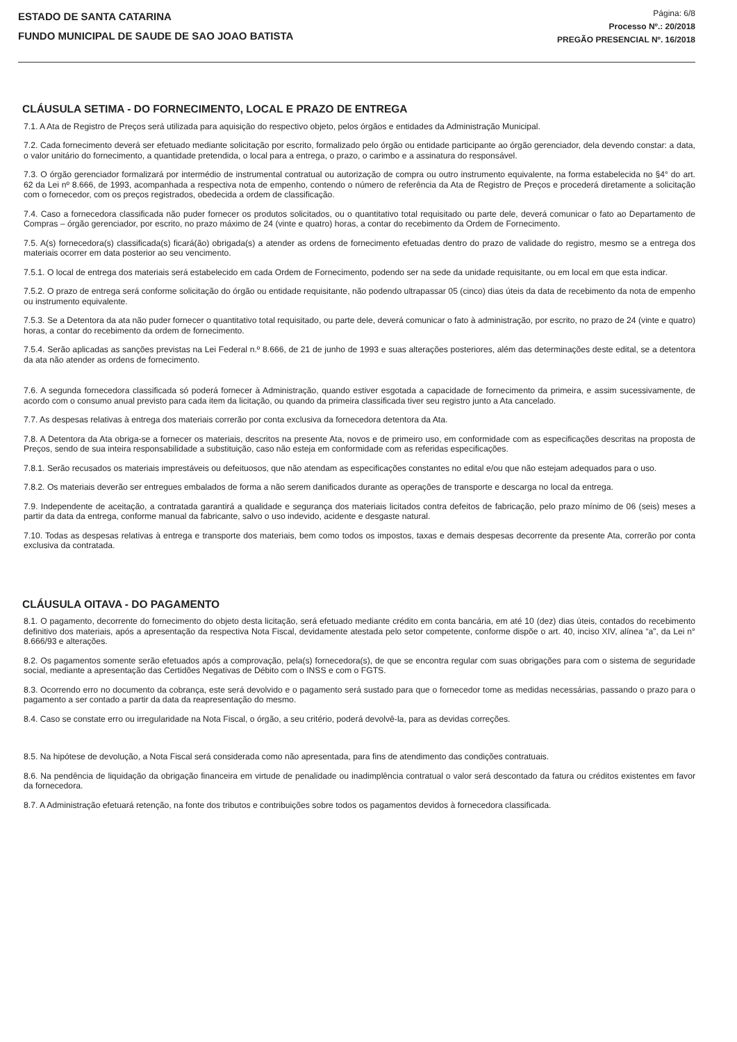ESTADO DE SANTA CATARINA
FUNDO MUNICIPAL DE SAUDE DE SAO JOAO BATISTA
Página: 6/8
Processo Nº.: 20/2018
PREGÃO PRESENCIAL Nº. 16/2018
CLÁUSULA SETIMA - DO FORNECIMENTO, LOCAL E PRAZO DE ENTREGA
7.1. A Ata de Registro de Preços será utilizada para aquisição do respectivo objeto, pelos órgãos e entidades da Administração Municipal.
7.2. Cada fornecimento deverá ser efetuado mediante solicitação por escrito, formalizado pelo órgão ou entidade participante ao órgão gerenciador, dela devendo constar: a data, o valor unitário do fornecimento, a quantidade pretendida, o local para a entrega, o prazo, o carimbo e a assinatura do responsável.
7.3. O órgão gerenciador formalizará por intermédio de instrumental contratual ou autorização de compra ou outro instrumento equivalente, na forma estabelecida no §4° do art. 62 da Lei nº 8.666, de 1993, acompanhada a respectiva nota de empenho, contendo o número de referência da Ata de Registro de Preços e procederá diretamente a solicitação com o fornecedor, com os preços registrados, obedecida a ordem de classificação.
7.4. Caso a fornecedora classificada não puder fornecer os produtos solicitados, ou o quantitativo total requisitado ou parte dele, deverá comunicar o fato ao Departamento de Compras – órgão gerenciador, por escrito, no prazo máximo de 24 (vinte e quatro) horas, a contar do recebimento da Ordem de Fornecimento.
7.5. A(s) fornecedora(s) classificada(s) ficará(ão) obrigada(s) a atender as ordens de fornecimento efetuadas dentro do prazo de validade do registro, mesmo se a entrega dos materiais ocorrer em data posterior ao seu vencimento.
7.5.1. O local de entrega dos materiais será estabelecido em cada Ordem de Fornecimento, podendo ser na sede da unidade requisitante, ou em local em que esta indicar.
7.5.2. O prazo de entrega será conforme solicitação do órgão ou entidade requisitante, não podendo ultrapassar 05 (cinco) dias úteis da data de recebimento da nota de empenho ou instrumento equivalente.
7.5.3. Se a Detentora da ata não puder fornecer o quantitativo total requisitado, ou parte dele, deverá comunicar o fato à administração, por escrito, no prazo de 24 (vinte e quatro) horas, a contar do recebimento da ordem de fornecimento.
7.5.4. Serão aplicadas as sanções previstas na Lei Federal n.º 8.666, de 21 de junho de 1993 e suas alterações posteriores, além das determinações deste edital, se a detentora da ata não atender as ordens de fornecimento.
7.6. A segunda fornecedora classificada só poderá fornecer à Administração, quando estiver esgotada a capacidade de fornecimento da primeira, e assim sucessivamente, de acordo com o consumo anual previsto para cada item da licitação, ou quando da primeira classificada tiver seu registro junto a Ata cancelado.
7.7. As despesas relativas à entrega dos materiais correrão por conta exclusiva da fornecedora detentora da Ata.
7.8. A Detentora da Ata obriga-se a fornecer os materiais, descritos na presente Ata, novos e de primeiro uso, em conformidade com as especificações descritas na proposta de Preços, sendo de sua inteira responsabilidade a substituição, caso não esteja em conformidade com as referidas especificações.
7.8.1. Serão recusados os materiais imprestáveis ou defeituosos, que não atendam as especificações constantes no edital e/ou que não estejam adequados para o uso.
7.8.2. Os materiais deverão ser entregues embalados de forma a não serem danificados durante as operações de transporte e descarga no local da entrega.
7.9. Independente de aceitação, a contratada garantirá a qualidade e segurança dos materiais licitados contra defeitos de fabricação, pelo prazo mínimo de 06 (seis) meses a partir da data da entrega, conforme manual da fabricante, salvo o uso indevido, acidente e desgaste natural.
7.10. Todas as despesas relativas à entrega e transporte dos materiais, bem como todos os impostos, taxas e demais despesas decorrente da presente Ata, correrão por conta exclusiva da contratada.
CLÁUSULA OITAVA - DO PAGAMENTO
8.1. O pagamento, decorrente do fornecimento do objeto desta licitação, será efetuado mediante crédito em conta bancária, em até 10 (dez) dias úteis, contados do recebimento definitivo dos materiais, após a apresentação da respectiva Nota Fiscal, devidamente atestada pelo setor competente, conforme dispõe o art. 40, inciso XIV, alínea “a”, da Lei n° 8.666/93 e alterações.
8.2. Os pagamentos somente serão efetuados após a comprovação, pela(s) fornecedora(s), de que se encontra regular com suas obrigações para com o sistema de seguridade social, mediante a apresentação das Certidões Negativas de Débito com o INSS e com o FGTS.
8.3. Ocorrendo erro no documento da cobrança, este será devolvido e o pagamento será sustado para que o fornecedor tome as medidas necessárias, passando o prazo para o pagamento a ser contado a partir da data da reapresentação do mesmo.
8.4. Caso se constate erro ou irregularidade na Nota Fiscal, o órgão, a seu critério, poderá devolvê-la, para as devidas correções.
8.5. Na hipótese de devolução, a Nota Fiscal será considerada como não apresentada, para fins de atendimento das condições contratuais.
8.6. Na pendência de liquidação da obrigação financeira em virtude de penalidade ou inadimplência contratual o valor será descontado da fatura ou créditos existentes em favor da fornecedora.
8.7. A Administração efetuará retenção, na fonte dos tributos e contribuições sobre todos os pagamentos devidos à fornecedora classificada.